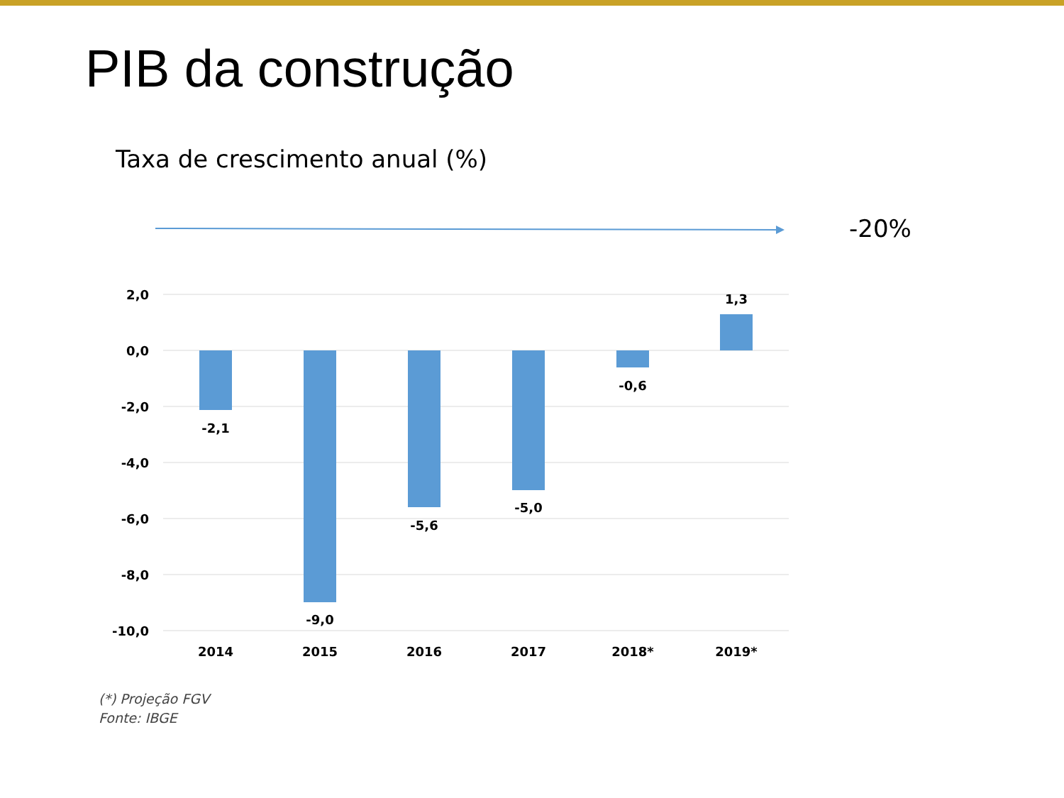PIB da construção
Taxa de crescimento anual (%)
-20%
2,0
0,0
-2,0
-4,0
-6,0
-8,0
-10,0
-2,1
-9,0
-5,6
-5,0
-0,6
1,3
2014
2015
2016
2017
2018*
2019*
(*) Projeção FGV
Fonte: IBGE